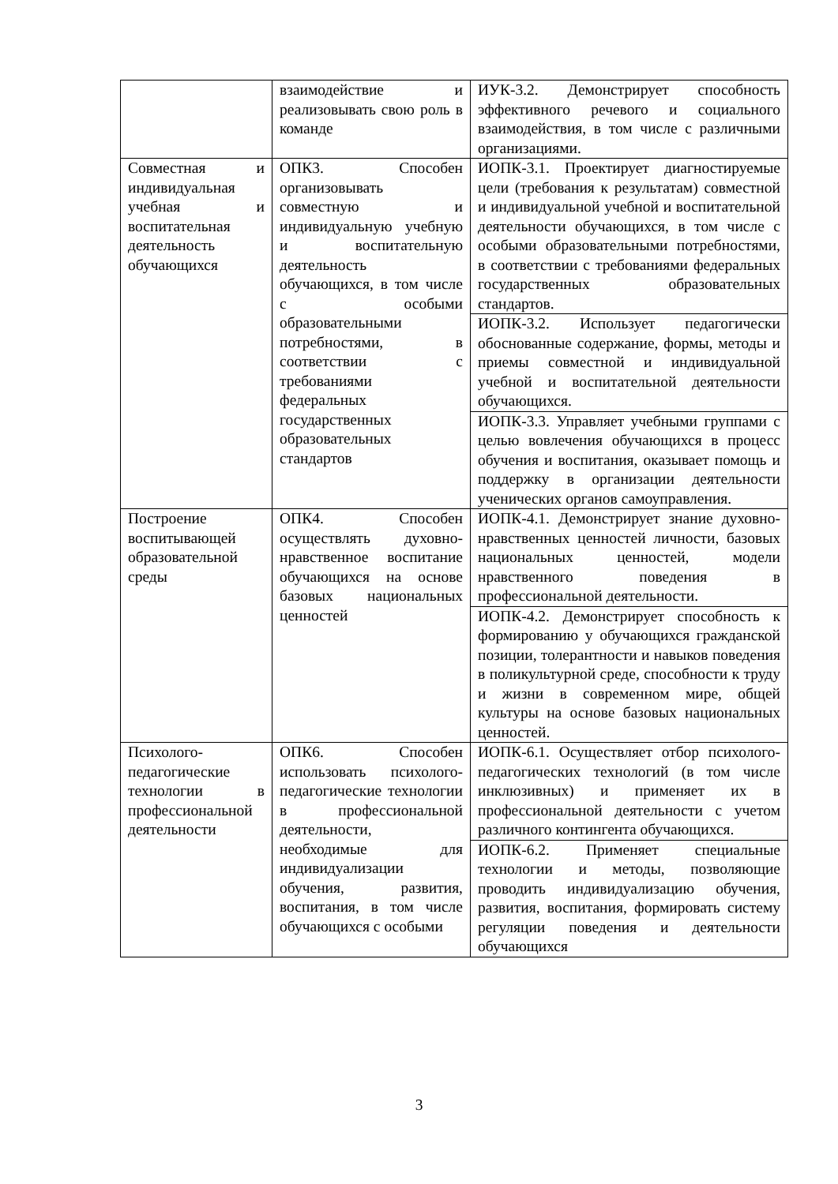| | взаимодействие и реализовывать свою роль в команде | ИУК-3.2. Демонстрирует способность эффективного речевого и социального взаимодействия, в том числе с различными организациями. |
| Совместная и индивидуальная учебная и воспитательная деятельность обучающихся | ОПК3. Способен организовывать совместную и индивидуальную учебную и воспитательную деятельность обучающихся, в том числе с особыми образовательными потребностями, в соответствии с требованиями федеральных государственных образовательных стандартов | ИОПК-3.1. Проектирует диагностируемые цели (требования к результатам) совместной и индивидуальной учебной и воспитательной деятельности обучающихся, в том числе с особыми образовательными потребностями, в соответствии с требованиями федеральных государственных образовательных стандартов. |
| | | ИОПК-3.2. Использует педагогически обоснованные содержание, формы, методы и приемы совместной и индивидуальной учебной и воспитательной деятельности обучающихся. |
| | | ИОПК-3.3. Управляет учебными группами с целью вовлечения обучающихся в процесс обучения и воспитания, оказывает помощь и поддержку в организации деятельности ученических органов самоуправления. |
| Построение воспитывающей образовательной среды | ОПК4. Способен осуществлять духовно-нравственное воспитание обучающихся на основе базовых национальных ценностей | ИОПК-4.1. Демонстрирует знание духовно-нравственных ценностей личности, базовых национальных ценностей, модели нравственного поведения в профессиональной деятельности. |
| | | ИОПК-4.2. Демонстрирует способность к формированию у обучающихся гражданской позиции, толерантности и навыков поведения в поликультурной среде, способности к труду и жизни в современном мире, общей культуры на основе базовых национальных ценностей. |
| Психолого-педагогические технологии в профессиональной деятельности | ОПК6. Способен использовать психолого-педагогические технологии в профессиональной деятельности, необходимые для индивидуализации обучения, развития, воспитания, в том числе обучающихся с особыми | ИОПК-6.1. Осуществляет отбор психолого-педагогических технологий (в том числе инклюзивных) и применяет их в профессиональной деятельности с учетом различного контингента обучающихся. |
| | | ИОПК-6.2. Применяет специальные технологии и методы, позволяющие проводить индивидуализацию обучения, развития, воспитания, формировать систему регуляции поведения и деятельности обучающихся |
3